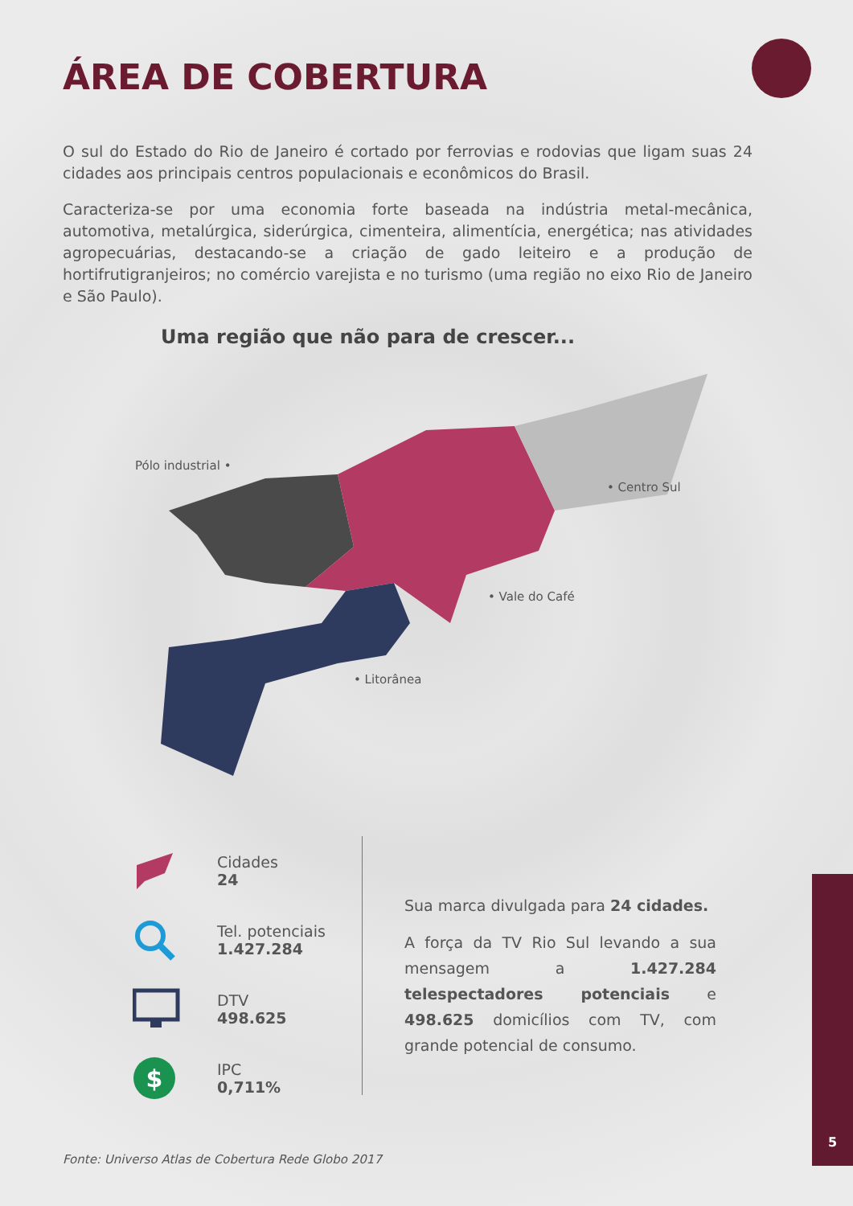ÁREA DE COBERTURA
O sul do Estado do Rio de Janeiro é cortado por ferrovias e rodovias que ligam suas 24 cidades aos principais centros populacionais e econômicos do Brasil.
Caracteriza-se por uma economia forte baseada na indústria metal-mecânica, automotiva, metalúrgica, siderúrgica, cimenteira, alimentícia, energética; nas atividades agropecuárias, destacando-se a criação de gado leiteiro e a produção de hortifrutigranjeiros; no comércio varejista e no turismo (uma região no eixo Rio de Janeiro e São Paulo).
Uma região que não para de crescer...
Pólo industrial •
• Centro Sul
• Vale do Café
• Litorânea
Cidades
24
Tel. potenciais
1.427.284
DTV
498.625
$
IPC
0,711%
Sua marca divulgada para 24 cidades.
A força da TV Rio Sul levando a sua mensagem a 1.427.284 telespectadores potenciais e 498.625 domicílios com TV, com grande potencial de consumo.
Fonte: Universo Atlas de Cobertura Rede Globo 2017
5